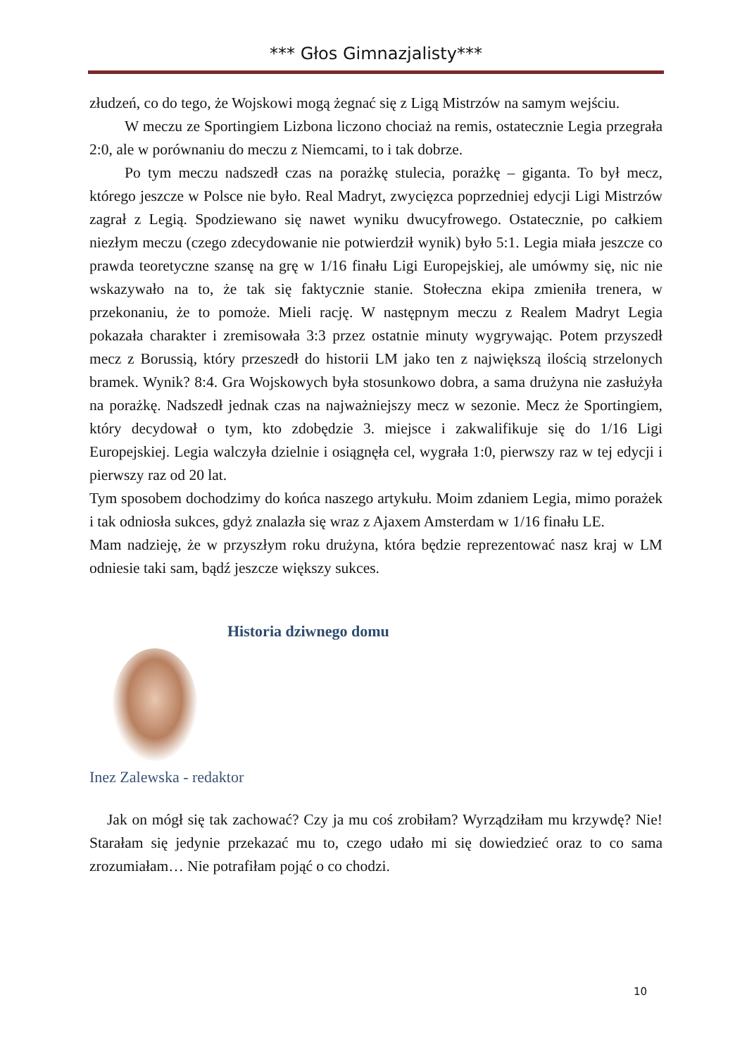*** Głos Gimnazjalisty***
złudzeń, co do tego, że Wojskowi mogą żegnać się z Ligą Mistrzów na samym wejściu.
W meczu ze Sportingiem Lizbona liczono chociaż na remis, ostatecznie Legia przegrała 2:0, ale w porównaniu do meczu z Niemcami, to i tak dobrze.
Po tym meczu nadszedł czas na porażkę stulecia, porażkę – giganta. To był mecz, którego jeszcze w Polsce nie było. Real Madryt, zwycięzca poprzedniej edycji Ligi Mistrzów zagrał z Legią. Spodziewano się nawet wyniku dwucyfrowego. Ostatecznie, po całkiem niezłym meczu (czego zdecydowanie nie potwierdził wynik) było 5:1. Legia miała jeszcze co prawda teoretyczne szansę na grę w 1/16 finału Ligi Europejskiej, ale umówmy się, nic nie wskazywało na to, że tak się faktycznie stanie. Stołeczna ekipa zmieniła trenera, w przekonaniu, że to pomoże. Mieli rację. W następnym meczu z Realem Madryt Legia pokazała charakter i zremisowała 3:3 przez ostatnie minuty wygrywając. Potem przyszedł mecz z Borussią, który przeszedł do historii LM jako ten z największą ilością strzelonych bramek. Wynik? 8:4. Gra Wojskowych była stosunkowo dobra, a sama drużyna nie zasłużyła na porażkę. Nadszedł jednak czas na najważniejszy mecz w sezonie. Mecz że Sportingiem, który decydował o tym, kto zdobędzie 3. miejsce i zakwalifikuje się do 1/16 Ligi Europejskiej. Legia walczyła dzielnie i osiągnęła cel, wygrała 1:0, pierwszy raz w tej edycji i pierwszy raz od 20 lat.
Tym sposobem dochodzimy do końca naszego artykułu. Moim zdaniem Legia, mimo porażek i tak odniosła sukces, gdyż znalazła się wraz z Ajaxem Amsterdam w 1/16 finału LE.
Mam nadzieję, że w przyszłym roku drużyna, która będzie reprezentować nasz kraj w LM odniesie taki sam, bądź jeszcze większy sukces.
Historia dziwnego domu
Inez Zalewska - redaktor
Jak on mógł się tak zachować? Czy ja mu coś zrobiłam? Wyrządziłam mu krzywdę? Nie! Starałam się jedynie przekazać mu to, czego udało mi się dowiedzieć oraz to co sama zrozumiałam… Nie potrafiłam pojąć o co chodzi.
10